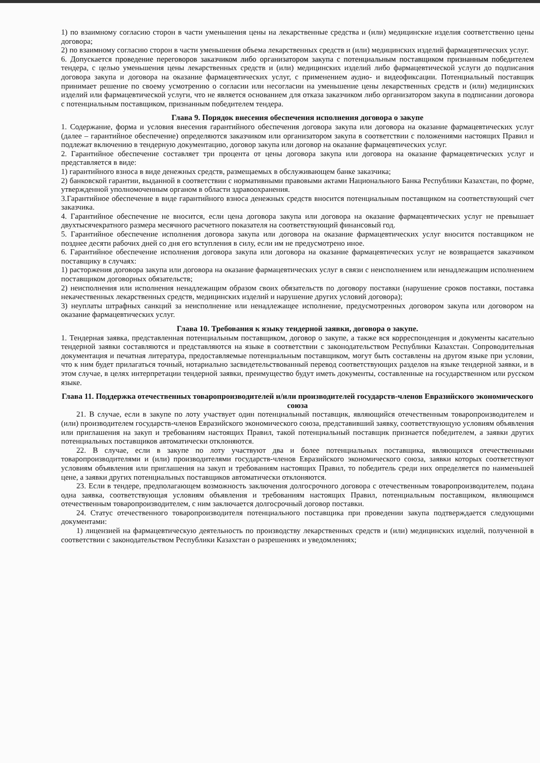1) по взаимному согласию сторон в части уменьшения цены на лекарственные средства и (или) медицинские изделия соответственно цены договора;
2) по взаимному согласию сторон в части уменьшения объема лекарственных средств и (или) медицинских изделий фармацевтических услуг.
6. Допускается проведение переговоров заказчиком либо организатором закупа с потенциальным поставщиком признанным победителем тендера, с целью уменьшения цены лекарственных средств и (или) медицинских изделий либо фармацевтической услуги до подписания договора закупа и договора на оказание фармацевтических услуг, с применением аудио- и видеофиксации. Потенциальный поставщик принимает решение по своему усмотрению о согласии или несогласии на уменьшение цены лекарственных средств и (или) медицинских изделий или фармацевтической услуги, что не является основанием для отказа заказчиком либо организатором закупа в подписании договора с потенциальным поставщиком, признанным победителем тендера.
Глава 9. Порядок внесения обеспечения исполнения договора о закупе
1. Содержание, форма и условия внесения гарантийного обеспечения договора закупа или договора на оказание фармацевтических услуг (далее – гарантийное обеспечение) определяются заказчиком или организатором закупа в соответствии с положениями настоящих Правил и подлежат включению в тендерную документацию, договор закупа или договор на оказание фармацевтических услуг.
2. Гарантийное обеспечение составляет три процента от цены договора закупа или договора на оказание фармацевтических услуг и представляется в виде:
1) гарантийного взноса в виде денежных средств, размещаемых в обслуживающем банке заказчика;
2) банковской гарантии, выданной в соответствии с нормативными правовыми актами Национального Банка Республики Казахстан, по форме, утвержденной уполномоченным органом в области здравоохранения.
3.Гарантийное обеспечение в виде гарантийного взноса денежных средств вносится потенциальным поставщиком на соответствующий счет заказчика.
4. Гарантийное обеспечение не вносится, если цена договора закупа или договора на оказание фармацевтических услуг не превышает двухтысячекратного размера месячного расчетного показателя на соответствующий финансовый год.
5. Гарантийное обеспечение исполнения договора закупа или договора на оказание фармацевтических услуг вносится поставщиком не позднее десяти рабочих дней со дня его вступления в силу, если им не предусмотрено иное.
6. Гарантийное обеспечение исполнения договора закупа или договора на оказание фармацевтических услуг не возвращается заказчиком поставщику в случаях:
1) расторжения договора закупа или договора на оказание фармацевтических услуг в связи с неисполнением или ненадлежащим исполнением поставщиком договорных обязательств;
2) неисполнения или исполнения ненадлежащим образом своих обязательств по договору поставки (нарушение сроков поставки, поставка некачественных лекарственных средств, медицинских изделий и нарушение других условий договора);
3) неуплаты штрафных санкций за неисполнение или ненадлежащее исполнение, предусмотренных договором закупа или договором на оказание фармацевтических услуг.
Глава 10. Требования к языку тендерной заявки, договора о закупе.
1. Тендерная заявка, представленная потенциальным поставщиком, договор о закупе, а также вся корреспонденция и документы касательно тендерной заявки составляются и представляются на языке в соответствии с законодательством Республики Казахстан. Сопроводительная документация и печатная литература, предоставляемые потенциальным поставщиком, могут быть составлены на другом языке при условии, что к ним будет прилагаться точный, нотариально засвидетельствованный перевод соответствующих разделов на языке тендерной заявки, и в этом случае, в целях интерпретации тендерной заявки, преимущество будут иметь документы, составленные на государственном или русском языке.
Глава 11. Поддержка отечественных товаропроизводителей и/или производителей государств-членов Евразийского экономического союза
21. В случае, если в закупе по лоту участвует один потенциальный поставщик, являющийся отечественным товаропроизводителем и (или) производителем государств-членов Евразийского экономического союза, представивший заявку, соответствующую условиям объявления или приглашения на закуп и требованиям настоящих Правил, такой потенциальный поставщик признается победителем, а заявки других потенциальных поставщиков автоматически отклоняются.
22. В случае, если в закупе по лоту участвуют два и более потенциальных поставщика, являющихся отечественными товаропроизводителями и (или) производителями государств-членов Евразийского экономического союза, заявки которых соответствуют условиям объявления или приглашения на закуп и требованиям настоящих Правил, то победитель среди них определяется по наименьшей цене, а заявки других потенциальных поставщиков автоматически отклоняются.
23. Если в тендере, предполагающем возможность заключения долгосрочного договора с отечественным товаропроизводителем, подана одна заявка, соответствующая условиям объявления и требованиям настоящих Правил, потенциальным поставщиком, являющимся отечественным товаропроизводителем, с ним заключается долгосрочный договор поставки.
24. Статус отечественного товаропроизводителя потенциального поставщика при проведении закупа подтверждается следующими документами:
1) лицензией на фармацевтическую деятельность по производству лекарственных средств и (или) медицинских изделий, полученной в соответствии с законодательством Республики Казахстан о разрешениях и уведомлениях;